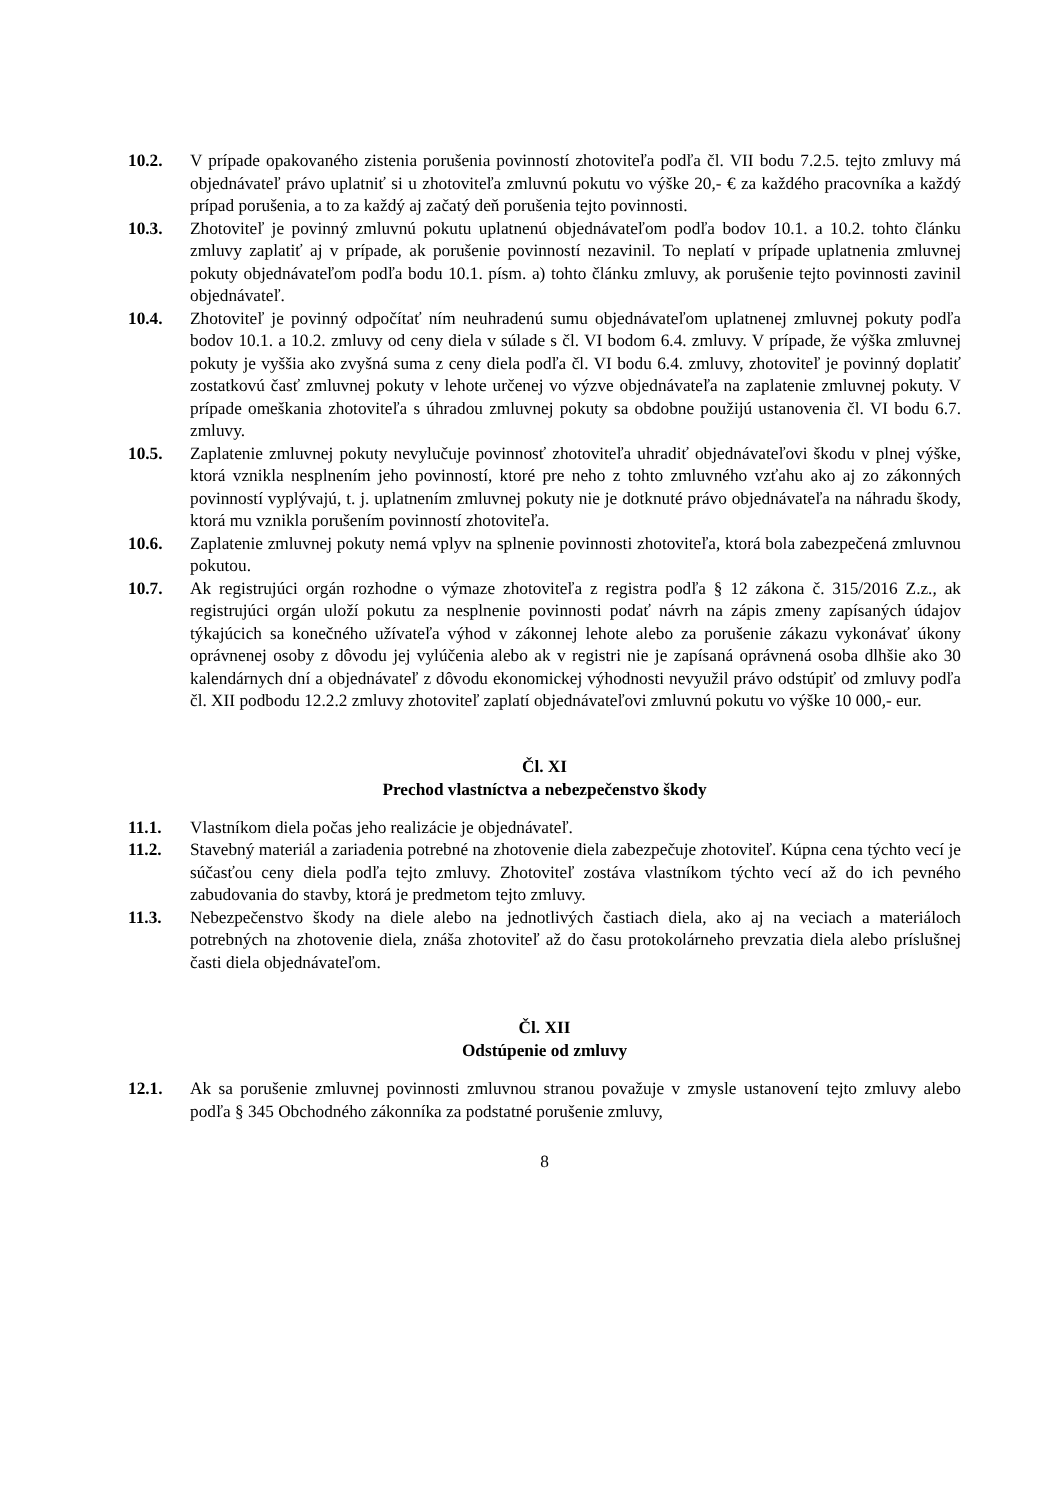10.2. V prípade opakovaného zistenia porušenia povinností zhotoviteľa podľa čl. VII bodu 7.2.5. tejto zmluvy má objednávateľ právo uplatniť si u zhotoviteľa zmluvnú pokutu vo výške 20,- € za každého pracovníka a každý prípad porušenia, a to za každý aj začatý deň porušenia tejto povinnosti.
10.3. Zhotoviteľ je povinný zmluvnú pokutu uplatnenú objednávateľom podľa bodov 10.1. a 10.2. tohto článku zmluvy zaplatiť aj v prípade, ak porušenie povinností nezavinil. To neplatí v prípade uplatnenia zmluvnej pokuty objednávateľom podľa bodu 10.1. písm. a) tohto článku zmluvy, ak porušenie tejto povinnosti zavinil objednávateľ.
10.4. Zhotoviteľ je povinný odpočítať ním neuhradenú sumu objednávateľom uplatnenej zmluvnej pokuty podľa bodov 10.1. a 10.2. zmluvy od ceny diela v súlade s čl. VI bodom 6.4. zmluvy. V prípade, že výška zmluvnej pokuty je vyššia ako zvyšná suma z ceny diela podľa čl. VI bodu 6.4. zmluvy, zhotoviteľ je povinný doplatiť zostatkovú časť zmluvnej pokuty v lehote určenej vo výzve objednávateľa na zaplatenie zmluvnej pokuty. V prípade omeškania zhotoviteľa s úhradou zmluvnej pokuty sa obdobne použijú ustanovenia čl. VI bodu 6.7. zmluvy.
10.5. Zaplatenie zmluvnej pokuty nevylučuje povinnosť zhotoviteľa uhradiť objednávateľovi škodu v plnej výške, ktorá vznikla nesplnením jeho povinností, ktoré pre neho z tohto zmluvného vzťahu ako aj zo zákonných povinností vyplývajú, t. j. uplatnením zmluvnej pokuty nie je dotknuté právo objednávateľa na náhradu škody, ktorá mu vznikla porušením povinností zhotoviteľa.
10.6. Zaplatenie zmluvnej pokuty nemá vplyv na splnenie povinnosti zhotoviteľa, ktorá bola zabezpečená zmluvnou pokutou.
10.7. Ak registrujúci orgán rozhodne o výmaze zhotoviteľa z registra podľa § 12 zákona č. 315/2016 Z.z., ak registrujúci orgán uloží pokutu za nesplnenie povinnosti podať návrh na zápis zmeny zapísaných údajov týkajúcich sa konečného užívateľa výhod v zákonnej lehote alebo za porušenie zákazu vykonávať úkony oprávnenej osoby z dôvodu jej vylúčenia alebo ak v registri nie je zapísaná oprávnená osoba dlhšie ako 30 kalendárnych dní a objednávateľ z dôvodu ekonomickej výhodnosti nevyužil právo odstúpiť od zmluvy podľa čl. XII podbodu 12.2.2 zmluvy zhotoviteľ zaplatí objednávateľovi zmluvnú pokutu vo výške 10 000,- eur.
Čl. XI
Prechod vlastníctva a nebezpečenstvo škody
11.1. Vlastníkom diela počas jeho realizácie je objednávateľ.
11.2. Stavebný materiál a zariadenia potrebné na zhotovenie diela zabezpečuje zhotoviteľ. Kúpna cena týchto vecí je súčasťou ceny diela podľa tejto zmluvy. Zhotoviteľ zostáva vlastníkom týchto vecí až do ich pevného zabudovania do stavby, ktorá je predmetom tejto zmluvy.
11.3. Nebezpečenstvo škody na diele alebo na jednotlivých častiach diela, ako aj na veciach a materiáloch potrebných na zhotovenie diela, znáša zhotoviteľ až do času protokolárneho prevzatia diela alebo príslušnej časti diela objednávateľom.
Čl. XII
Odstúpenie od zmluvy
12.1. Ak sa porušenie zmluvnej povinnosti zmluvnou stranou považuje v zmysle ustanovení tejto zmluvy alebo podľa § 345 Obchodného zákonníka za podstatné porušenie zmluvy,
8